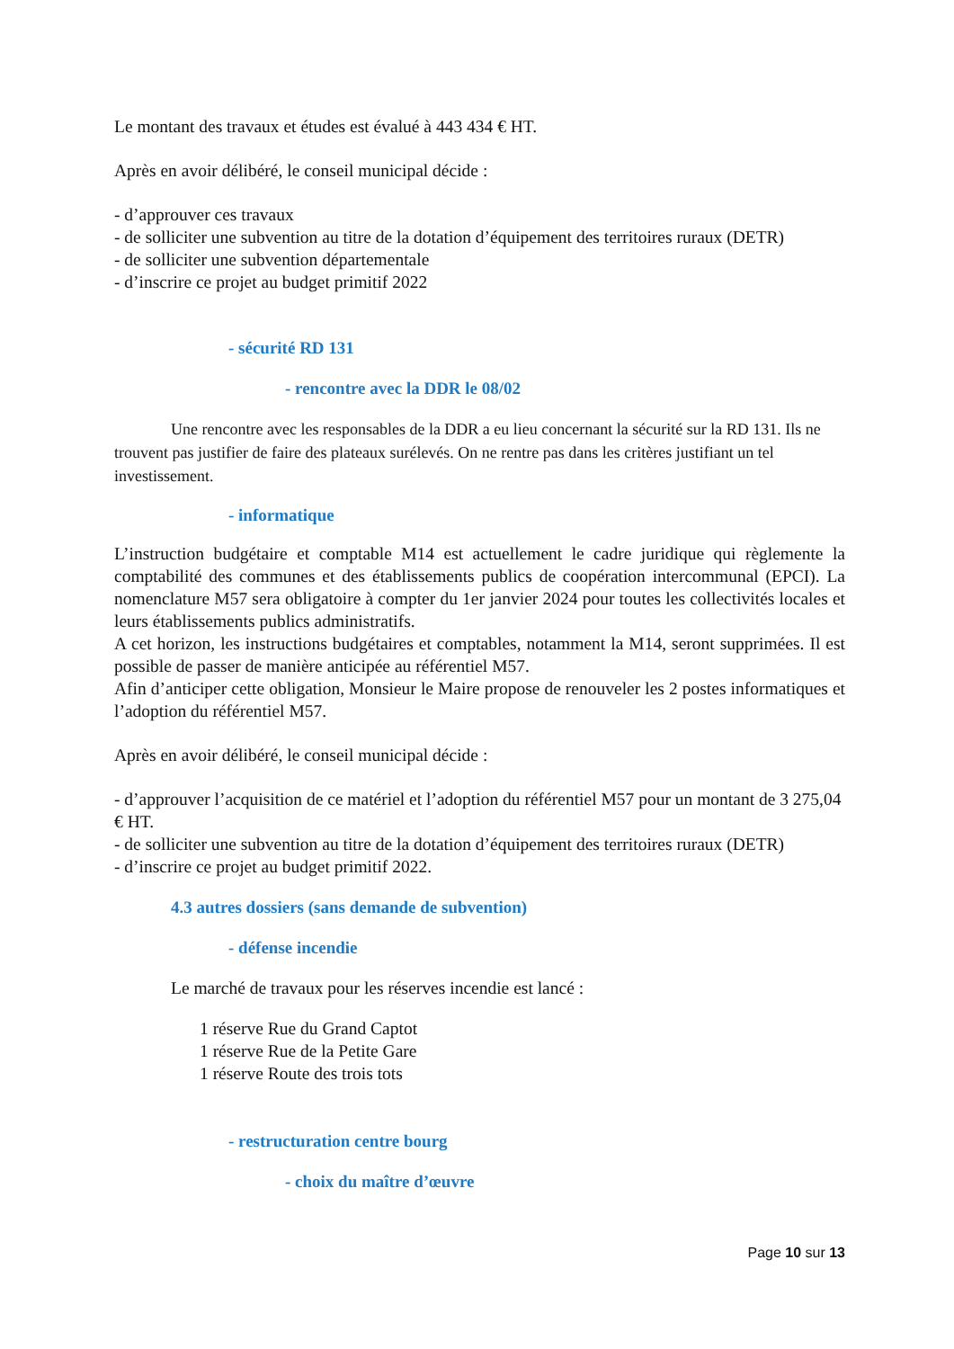Le montant des travaux et études est évalué à 443 434 € HT.
Après en avoir délibéré, le conseil municipal décide :
- d’approuver ces travaux
- de solliciter une subvention au titre de la dotation d’équipement des territoires ruraux (DETR)
- de solliciter une subvention départementale
- d’inscrire ce projet au budget primitif 2022
- sécurité RD 131
- rencontre avec la DDR le 08/02
Une rencontre avec les responsables de la DDR a eu lieu concernant la sécurité sur la RD 131. Ils ne trouvent pas justifier de faire des plateaux surélevés. On ne rentre pas dans les critères justifiant un tel investissement.
- informatique
L’instruction budgétaire et comptable M14 est actuellement le cadre juridique qui règlemente la comptabilité des communes et des établissements publics de coopération intercommunal (EPCI). La nomenclature M57 sera obligatoire à compter du 1er janvier 2024 pour toutes les collectivités locales et leurs établissements publics administratifs.
A cet horizon, les instructions budgétaires et comptables, notamment la M14, seront supprimées. Il est possible de passer de manière anticipée au référentiel M57.
Afin d’anticiper cette obligation, Monsieur le Maire propose de renouveler les 2 postes informatiques et l’adoption du référentiel M57.
Après en avoir délibéré, le conseil municipal décide :
- d’approuver l’acquisition de ce matériel et l’adoption du référentiel M57 pour un montant de 3 275,04 € HT.
- de solliciter une subvention au titre de la dotation d’équipement des territoires ruraux (DETR)
- d’inscrire ce projet au budget primitif 2022.
4.3 autres dossiers (sans demande de subvention)
- défense incendie
Le marché de travaux pour les réserves incendie est lancé :
1 réserve Rue du Grand Captot
1 réserve Rue de la Petite Gare
1 réserve Route des trois tots
- restructuration centre bourg
- choix du maître d’œuvre
Page 10 sur 13